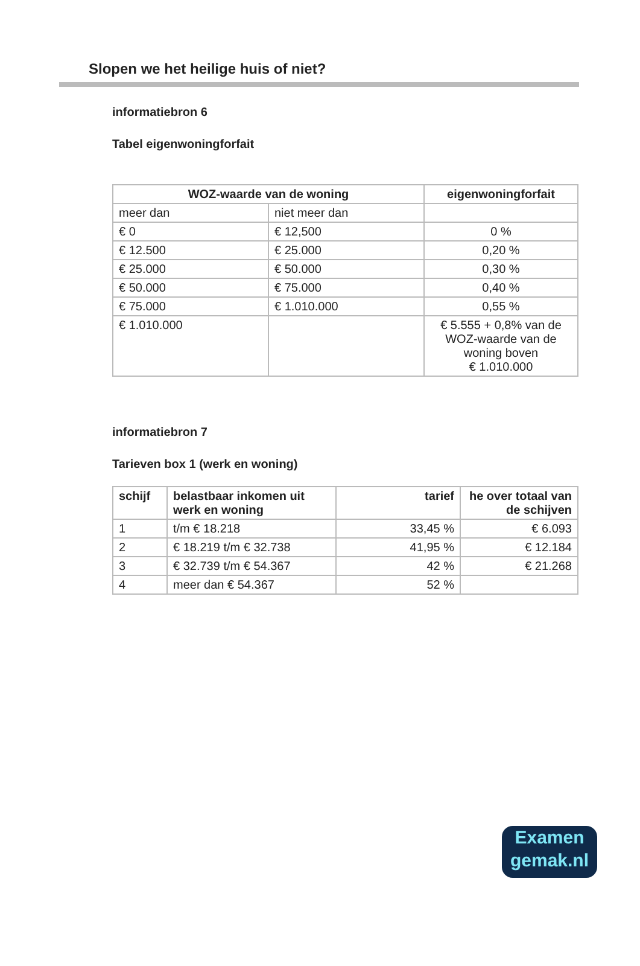Slopen we het heilige huis of niet?
informatiebron 6
Tabel eigenwoningforfait
| WOZ-waarde van de woning | | eigenwoningforfait |
| --- | --- | --- |
| meer dan | niet meer dan | |
| € 0 | € 12,500 | 0 % |
| € 12.500 | € 25.000 | 0,20 % |
| € 25.000 | € 50.000 | 0,30 % |
| € 50.000 | € 75.000 | 0,40 % |
| € 75.000 | € 1.010.000 | 0,55 % |
| € 1.010.000 | | € 5.555 + 0,8% van de WOZ-waarde van de woning boven € 1.010.000 |
informatiebron 7
Tarieven box 1 (werk en woning)
| schijf | belastbaar inkomen uit werk en woning | tarief | he over totaal van de schijven |
| --- | --- | --- | --- |
| 1 | t/m € 18.218 | 33,45 % | € 6.093 |
| 2 | € 18.219 t/m € 32.738 | 41,95 % | € 12.184 |
| 3 | € 32.739 t/m € 54.367 | 42 % | € 21.268 |
| 4 | meer dan € 54.367 | 52 % | |
Examen
gemak.nl